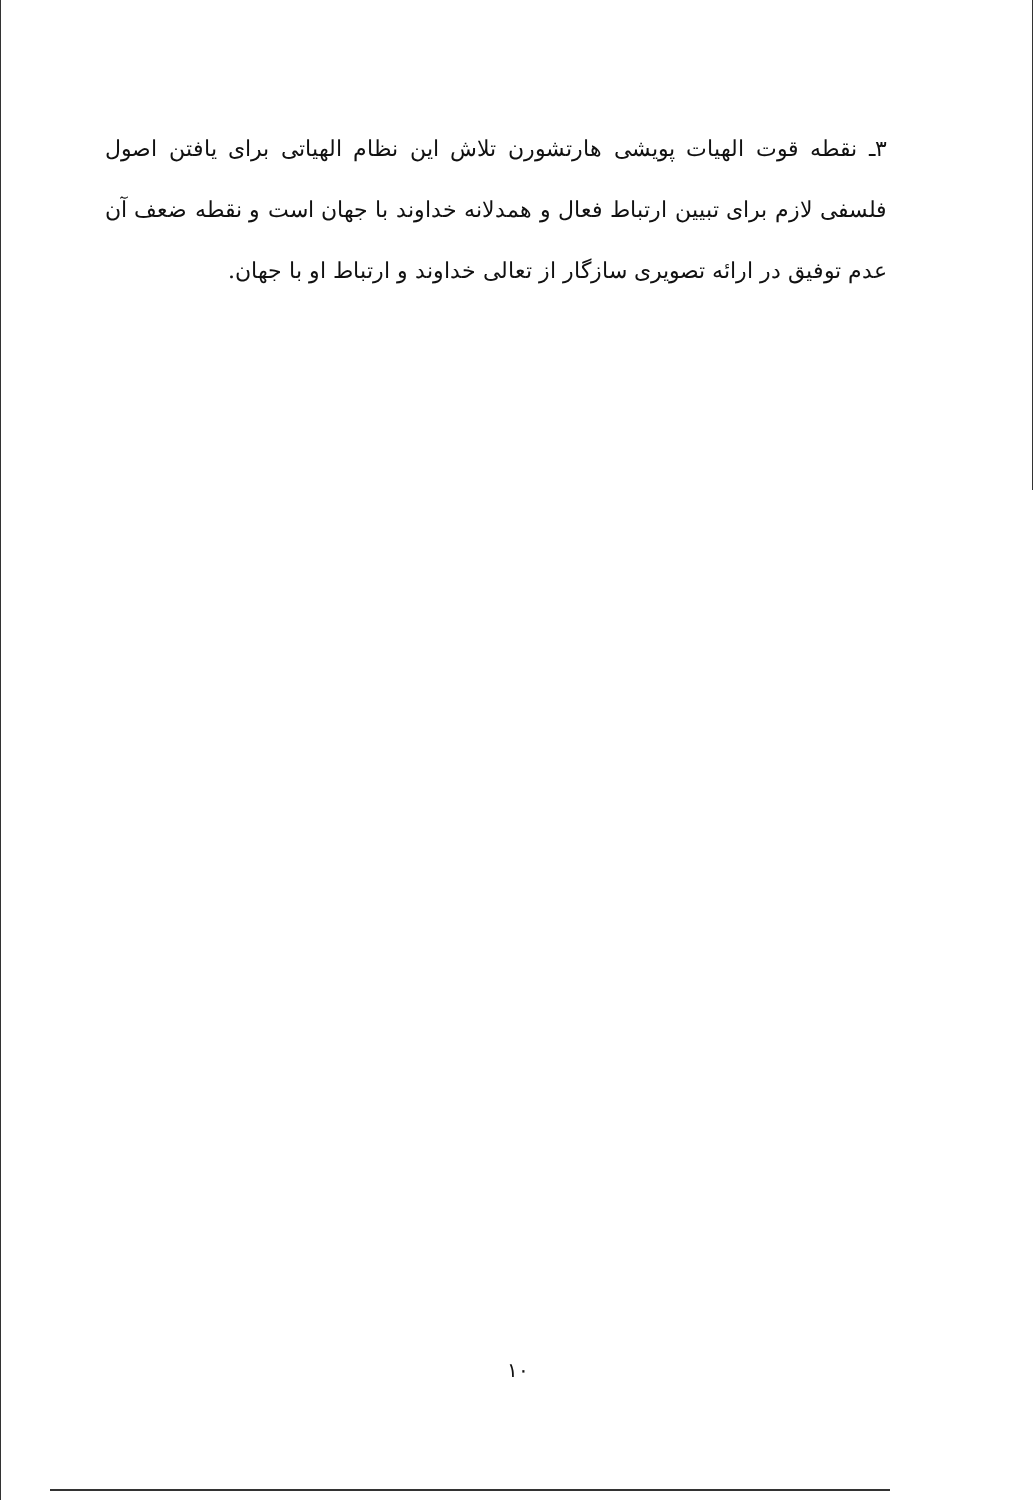۳ـ نقطه قوت الهیات پویشی هارتشورن تلاش این نظام الهیاتی برای یافتن اصول فلسفی لازم برای تبیین ارتباط فعال و همدلانه خداوند با جهان است و نقطه ضعف آن عدم توفیق در ارائه تصویری سازگار از تعالی خداوند و ارتباط او با جهان.
۱۰